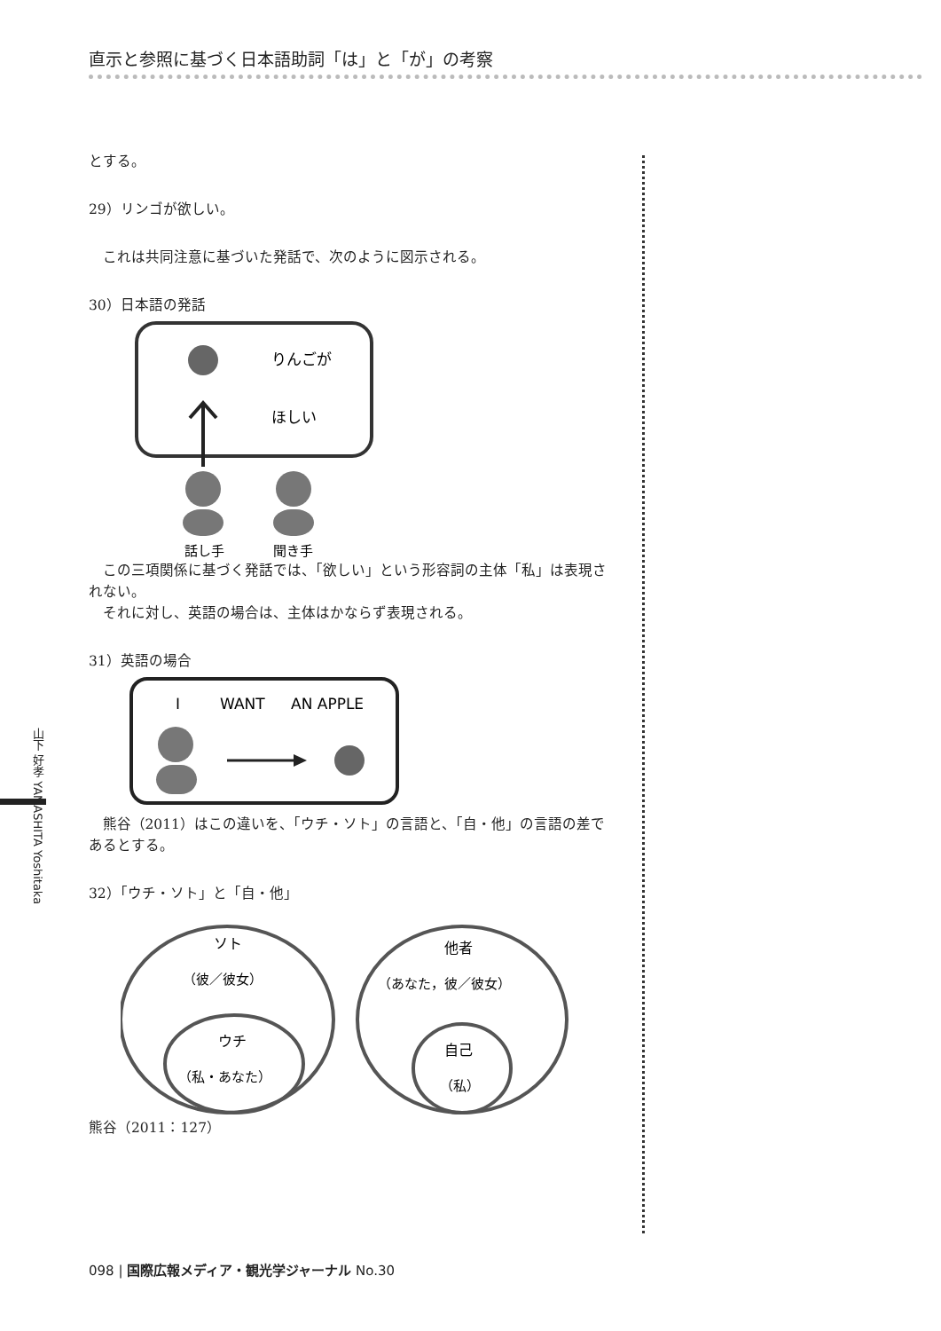直示と参照に基づく日本語助詞「は」と「が」の考察
とする。
29）リンゴが欲しい。
これは共同注意に基づいた発話で、次のように図示される。
30）日本語の発話
りんごが
ほしい
話し手
聞き手
この三項関係に基づく発話では、「欲しい」という形容詞の主体「私」は表現されない。
それに対し、英語の場合は、主体はかならず表現される。
31）英語の場合
I
WANT
AN APPLE
熊谷（2011）はこの違いを、「ウチ・ソト」の言語と、「自・他」の言語の差であるとする。
32）「ウチ・ソト」と「自・他」
ソト
（彼／彼女）
ウチ
（私・あなた）
他者
（あなた，彼／彼女）
自己
（私）
熊谷（2011：127）
山下 好孝 YAMASHITA Yoshitaka
098 | 国際広報メディア・観光学ジャーナル No.30